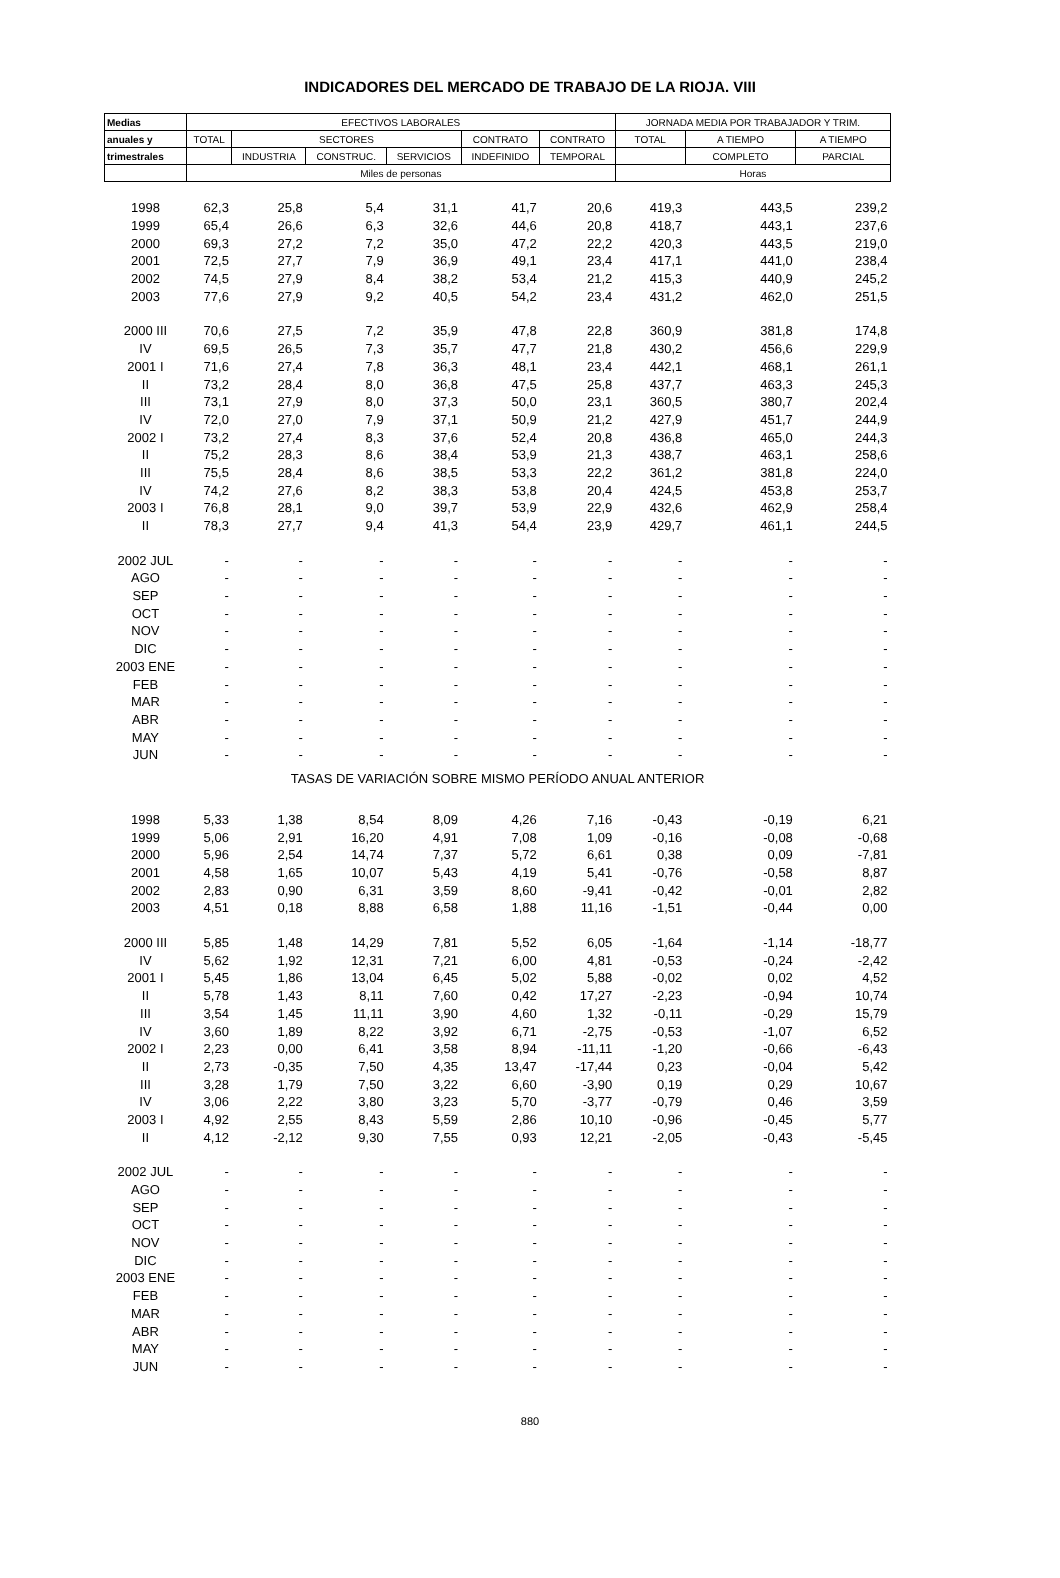INDICADORES DEL MERCADO DE TRABAJO DE LA RIOJA. VIII
| Medias | EFECTIVOS LABORALES | | | | | | JORNADA MEDIA POR TRABAJADOR Y TRIM. | | |
| --- | --- | --- | --- | --- | --- | --- | --- | --- | --- |
| anuales y | TOTAL | SECTORES | | | CONTRATO | CONTRATO | TOTAL | A TIEMPO | A TIEMPO |
| trimestrales | | INDUSTRIA | CONSTRUC. | SERVICIOS | INDEFINIDO | TEMPORAL | | COMPLETO | PARCIAL |
| | Miles de personas | | | | | | Horas | | |
| 1998 | 62,3 | 25,8 | 5,4 | 31,1 | 41,7 | 20,6 | 419,3 | 443,5 | 239,2 |
| 1999 | 65,4 | 26,6 | 6,3 | 32,6 | 44,6 | 20,8 | 418,7 | 443,1 | 237,6 |
| 2000 | 69,3 | 27,2 | 7,2 | 35,0 | 47,2 | 22,2 | 420,3 | 443,5 | 219,0 |
| 2001 | 72,5 | 27,7 | 7,9 | 36,9 | 49,1 | 23,4 | 417,1 | 441,0 | 238,4 |
| 2002 | 74,5 | 27,9 | 8,4 | 38,2 | 53,4 | 21,2 | 415,3 | 440,9 | 245,2 |
| 2003 | 77,6 | 27,9 | 9,2 | 40,5 | 54,2 | 23,4 | 431,2 | 462,0 | 251,5 |
| 2000 III | 70,6 | 27,5 | 7,2 | 35,9 | 47,8 | 22,8 | 360,9 | 381,8 | 174,8 |
| IV | 69,5 | 26,5 | 7,3 | 35,7 | 47,7 | 21,8 | 430,2 | 456,6 | 229,9 |
| 2001 I | 71,6 | 27,4 | 7,8 | 36,3 | 48,1 | 23,4 | 442,1 | 468,1 | 261,1 |
| II | 73,2 | 28,4 | 8,0 | 36,8 | 47,5 | 25,8 | 437,7 | 463,3 | 245,3 |
| III | 73,1 | 27,9 | 8,0 | 37,3 | 50,0 | 23,1 | 360,5 | 380,7 | 202,4 |
| IV | 72,0 | 27,0 | 7,9 | 37,1 | 50,9 | 21,2 | 427,9 | 451,7 | 244,9 |
| 2002 I | 73,2 | 27,4 | 8,3 | 37,6 | 52,4 | 20,8 | 436,8 | 465,0 | 244,3 |
| II | 75,2 | 28,3 | 8,6 | 38,4 | 53,9 | 21,3 | 438,7 | 463,1 | 258,6 |
| III | 75,5 | 28,4 | 8,6 | 38,5 | 53,3 | 22,2 | 361,2 | 381,8 | 224,0 |
| IV | 74,2 | 27,6 | 8,2 | 38,3 | 53,8 | 20,4 | 424,5 | 453,8 | 253,7 |
| 2003 I | 76,8 | 28,1 | 9,0 | 39,7 | 53,9 | 22,9 | 432,6 | 462,9 | 258,4 |
| II | 78,3 | 27,7 | 9,4 | 41,3 | 54,4 | 23,9 | 429,7 | 461,1 | 244,5 |
| 2002 JUL | - | - | - | - | - | - | - | - | - |
| AGO | - | - | - | - | - | - | - | - | - |
| SEP | - | - | - | - | - | - | - | - | - |
| OCT | - | - | - | - | - | - | - | - | - |
| NOV | - | - | - | - | - | - | - | - | - |
| DIC | - | - | - | - | - | - | - | - | - |
| 2003 ENE | - | - | - | - | - | - | - | - | - |
| FEB | - | - | - | - | - | - | - | - | - |
| MAR | - | - | - | - | - | - | - | - | - |
| ABR | - | - | - | - | - | - | - | - | - |
| MAY | - | - | - | - | - | - | - | - | - |
| JUN | - | - | - | - | - | - | - | - | - |
| TASAS DE VARIACIÓN SOBRE MISMO PERÍODO ANUAL ANTERIOR | | | | | | | | | |
| 1998 | 5,33 | 1,38 | 8,54 | 8,09 | 4,26 | 7,16 | -0,43 | -0,19 | 6,21 |
| 1999 | 5,06 | 2,91 | 16,20 | 4,91 | 7,08 | 1,09 | -0,16 | -0,08 | -0,68 |
| 2000 | 5,96 | 2,54 | 14,74 | 7,37 | 5,72 | 6,61 | 0,38 | 0,09 | -7,81 |
| 2001 | 4,58 | 1,65 | 10,07 | 5,43 | 4,19 | 5,41 | -0,76 | -0,58 | 8,87 |
| 2002 | 2,83 | 0,90 | 6,31 | 3,59 | 8,60 | -9,41 | -0,42 | -0,01 | 2,82 |
| 2003 | 4,51 | 0,18 | 8,88 | 6,58 | 1,88 | 11,16 | -1,51 | -0,44 | 0,00 |
| 2000 III | 5,85 | 1,48 | 14,29 | 7,81 | 5,52 | 6,05 | -1,64 | -1,14 | -18,77 |
| IV | 5,62 | 1,92 | 12,31 | 7,21 | 6,00 | 4,81 | -0,53 | -0,24 | -2,42 |
| 2001 I | 5,45 | 1,86 | 13,04 | 6,45 | 5,02 | 5,88 | -0,02 | 0,02 | 4,52 |
| II | 5,78 | 1,43 | 8,11 | 7,60 | 0,42 | 17,27 | -2,23 | -0,94 | 10,74 |
| III | 3,54 | 1,45 | 11,11 | 3,90 | 4,60 | 1,32 | -0,11 | -0,29 | 15,79 |
| IV | 3,60 | 1,89 | 8,22 | 3,92 | 6,71 | -2,75 | -0,53 | -1,07 | 6,52 |
| 2002 I | 2,23 | 0,00 | 6,41 | 3,58 | 8,94 | -11,11 | -1,20 | -0,66 | -6,43 |
| II | 2,73 | -0,35 | 7,50 | 4,35 | 13,47 | -17,44 | 0,23 | -0,04 | 5,42 |
| III | 3,28 | 1,79 | 7,50 | 3,22 | 6,60 | -3,90 | 0,19 | 0,29 | 10,67 |
| IV | 3,06 | 2,22 | 3,80 | 3,23 | 5,70 | -3,77 | -0,79 | 0,46 | 3,59 |
| 2003 I | 4,92 | 2,55 | 8,43 | 5,59 | 2,86 | 10,10 | -0,96 | -0,45 | 5,77 |
| II | 4,12 | -2,12 | 9,30 | 7,55 | 0,93 | 12,21 | -2,05 | -0,43 | -5,45 |
| 2002 JUL | - | - | - | - | - | - | - | - | - |
| AGO | - | - | - | - | - | - | - | - | - |
| SEP | - | - | - | - | - | - | - | - | - |
| OCT | - | - | - | - | - | - | - | - | - |
| NOV | - | - | - | - | - | - | - | - | - |
| DIC | - | - | - | - | - | - | - | - | - |
| 2003 ENE | - | - | - | - | - | - | - | - | - |
| FEB | - | - | - | - | - | - | - | - | - |
| MAR | - | - | - | - | - | - | - | - | - |
| ABR | - | - | - | - | - | - | - | - | - |
| MAY | - | - | - | - | - | - | - | - | - |
| JUN | - | - | - | - | - | - | - | - | - |
880